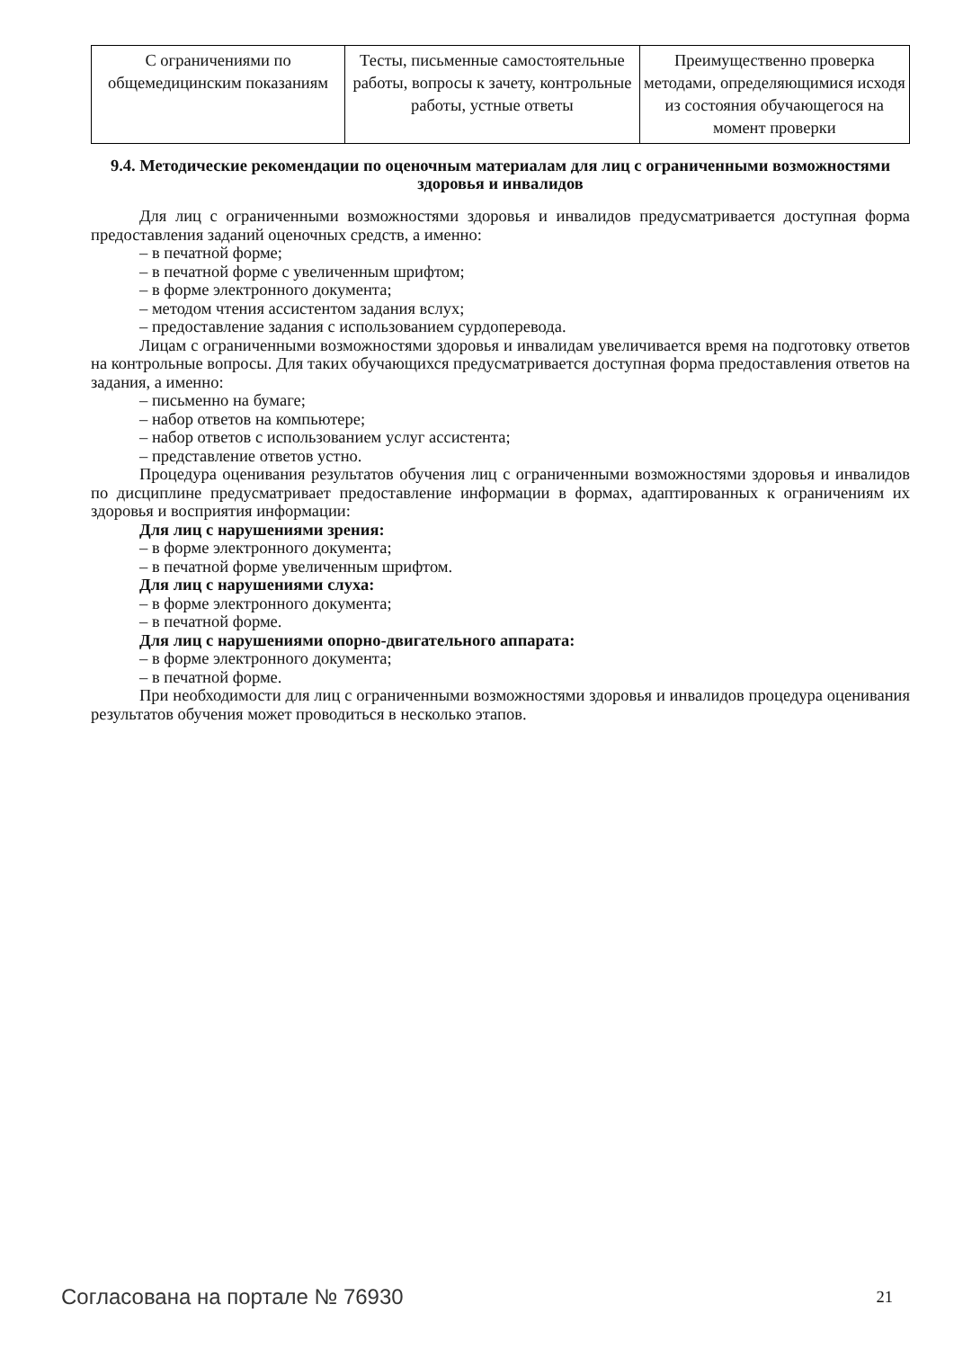| С ограничениями по общемедицинским показаниям | Тесты, письменные самостоятельные работы, вопросы к зачету, контрольные работы, устные ответы | Преимущественно проверка методами, определяющимися исходя из состояния обучающегося на момент проверки |
9.4. Методические рекомендации по оценочным материалам для лиц с ограниченными возможностями здоровья и инвалидов
Для лиц с ограниченными возможностями здоровья и инвалидов предусматривается доступная форма предоставления заданий оценочных средств, а именно:
– в печатной форме;
– в печатной форме с увеличенным шрифтом;
– в форме электронного документа;
– методом чтения ассистентом задания вслух;
– предоставление задания с использованием сурдоперевода.
Лицам с ограниченными возможностями здоровья и инвалидам увеличивается время на подготовку ответов на контрольные вопросы. Для таких обучающихся предусматривается доступная форма предоставления ответов на задания, а именно:
– письменно на бумаге;
– набор ответов на компьютере;
– набор ответов с использованием услуг ассистента;
– представление ответов устно.
Процедура оценивания результатов обучения лиц с ограниченными возможностями здоровья и инвалидов по дисциплине предусматривает предоставление информации в формах, адаптированных к ограничениям их здоровья и восприятия информации:
Для лиц с нарушениями зрения:
– в форме электронного документа;
– в печатной форме увеличенным шрифтом.
Для лиц с нарушениями слуха:
– в форме электронного документа;
– в печатной форме.
Для лиц с нарушениями опорно-двигательного аппарата:
– в форме электронного документа;
– в печатной форме.
При необходимости для лиц с ограниченными возможностями здоровья и инвалидов процедура оценивания результатов обучения может проводиться в несколько этапов.
Согласована на портале № 76930 21